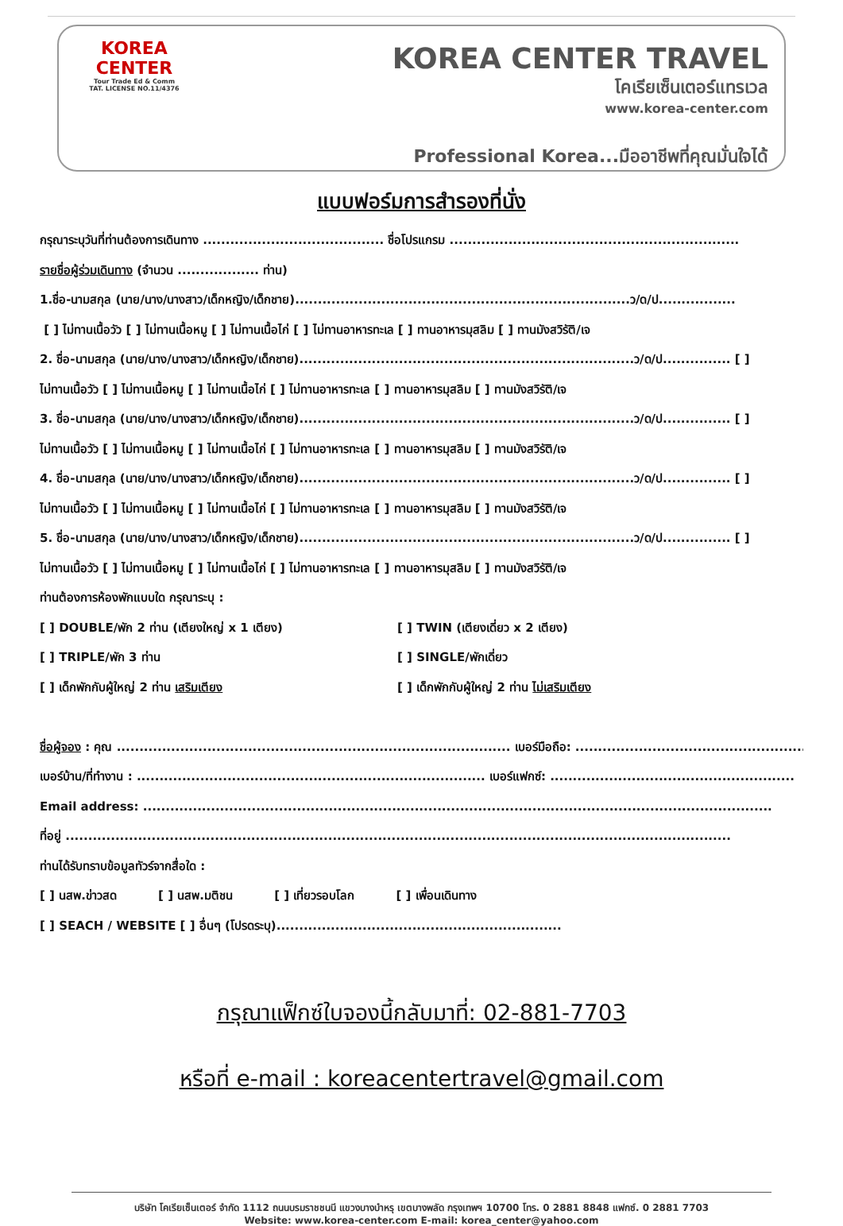KOREA
CENTER
Tour Trade Ed & Comm
TAT. LICENSE NO.11/4376
KOREA CENTER TRAVEL
โคเรียเซ็นเตอร์แทรเวล
www.korea-center.com
Professional Korea...มืออาชีพที่คุณมั่นใจได้
แบบฟอร์มการสำรองที่นั่ง
กรุณาระบุวันที่ท่านต้องการเดินทาง ........................................ ชื่อโปรแกรม ................................................................
รายชื่อผู้ร่วมเดินทาง (จำนวน .................. ท่าน)
1.ชื่อ-นามสกุล (นาย/นาง/นางสาว/เด็กหญิง/เด็กชาย)..........................................................................ว/ด/ป.................
[ ] ไม่ทานเนื้อวัว [ ] ไม่ทานเนื้อหมู [ ] ไม่ทานเนื้อไก่ [ ] ไม่ทานอาหารทะเล [ ] ทานอาหารมุสลิม [ ] ทานมังสวิรัติ/เจ
2. ชื่อ-นามสกุล (นาย/นาง/นางสาว/เด็กหญิง/เด็กชาย)..........................................................................ว/ด/ป............... [ ]
ไม่ทานเนื้อวัว [ ] ไม่ทานเนื้อหมู [ ] ไม่ทานเนื้อไก่ [ ] ไม่ทานอาหารทะเล [ ] ทานอาหารมุสลิม [ ] ทานมังสวิรัติ/เจ
3. ชื่อ-นามสกุล (นาย/นาง/นางสาว/เด็กหญิง/เด็กชาย)..........................................................................ว/ด/ป............... [ ]
ไม่ทานเนื้อวัว [ ] ไม่ทานเนื้อหมู [ ] ไม่ทานเนื้อไก่ [ ] ไม่ทานอาหารทะเล [ ] ทานอาหารมุสลิม [ ] ทานมังสวิรัติ/เจ
4. ชื่อ-นามสกุล (นาย/นาง/นางสาว/เด็กหญิง/เด็กชาย)..........................................................................ว/ด/ป............... [ ]
ไม่ทานเนื้อวัว [ ] ไม่ทานเนื้อหมู [ ] ไม่ทานเนื้อไก่ [ ] ไม่ทานอาหารทะเล [ ] ทานอาหารมุสลิม [ ] ทานมังสวิรัติ/เจ
5. ชื่อ-นามสกุล (นาย/นาง/นางสาว/เด็กหญิง/เด็กชาย)..........................................................................ว/ด/ป............... [ ]
ไม่ทานเนื้อวัว [ ] ไม่ทานเนื้อหมู [ ] ไม่ทานเนื้อไก่ [ ] ไม่ทานอาหารทะเล [ ] ทานอาหารมุสลิม [ ] ทานมังสวิรัติ/เจ
ท่านต้องการห้องพักแบบใด กรุณาระบุ :
[ ] DOUBLE/พัก 2 ท่าน (เตียงใหญ่ x 1 เตียง) [ ] TWIN (เตียงเดี่ยว x 2 เตียง)
[ ] TRIPLE/พัก 3 ท่าน [ ] SINGLE/พักเดี่ยว
[ ] เด็กพักกับผู้ใหญ่ 2 ท่าน เสริมเตียง [ ] เด็กพักกับผู้ใหญ่ 2 ท่าน ไม่เสริมเตียง
ชื่อผู้จอง : คุณ ....................................................................................... เบอร์มือถือ: ......................................................
เบอร์บ้าน/ที่ทำงาน : ............................................................................. เบอร์แฟกซ์: ......................................................
Email address: ...........................................................................................................................................
ที่อยู่ ...................................................................................................................................................
ท่านได้รับทราบข้อมูลทัวร์จากสื่อใด :
[ ] นสพ.ข่าวสด [ ] นสพ.มติชน [ ] เที่ยวรอบโลก [ ] เพื่อนเดินทาง
[ ] SEACH / WEBSITE [ ] อื่นๆ (โปรดระบุ)...............................................................
กรุณาแฟ็กซ์ใบจองนี้กลับมาที่: 02-881-7703
หรือที่ e-mail : koreacentertravel@gmail.com
บริษัท โคเรียเซ็นเตอร์ จำกัด 1112 ถนนบรมราชชนนี แขวงบางบำหรุ เขตบางพลัด กรุงเทพฯ 10700 โทร. 0 2881 8848 แฟกซ์. 0 2881 7703
Website: www.korea-center.com E-mail: korea_center@yahoo.com